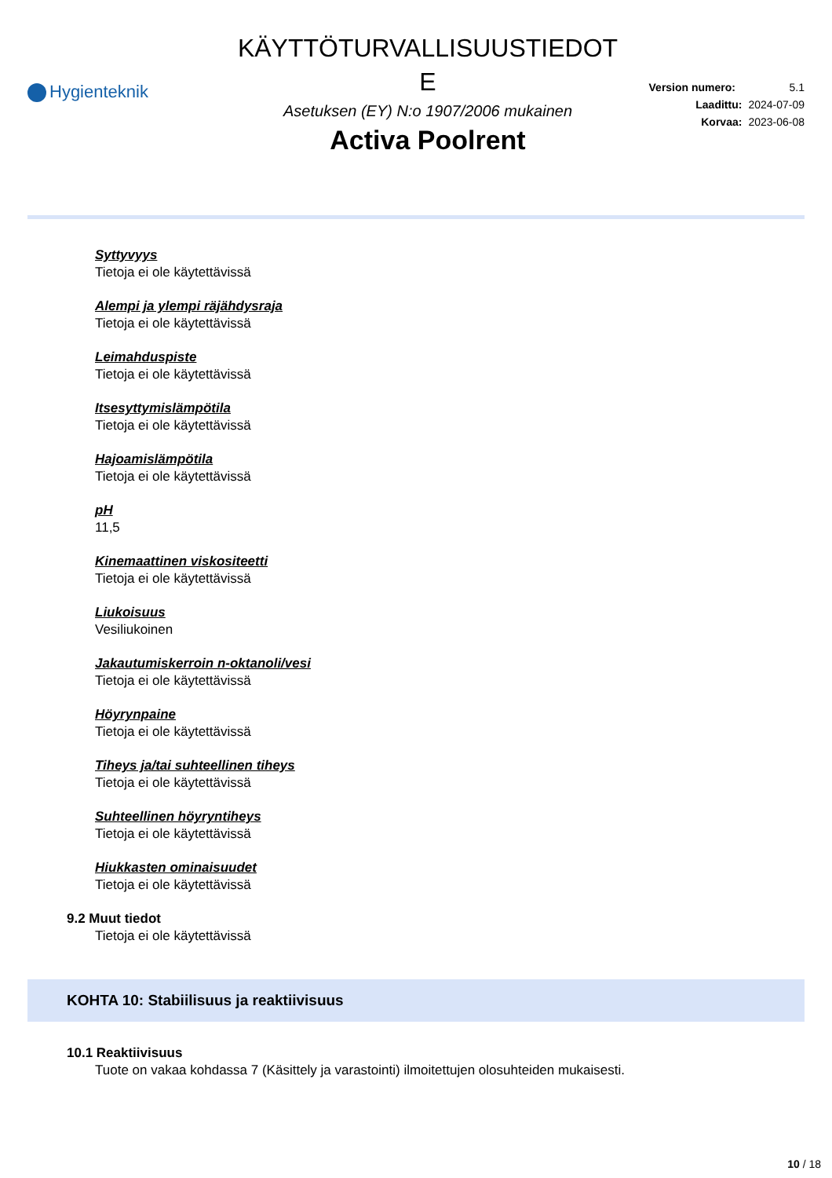Hygienteknik
KÄYTTÖTURVALLISUUSTIEDOT
E
Asetuksen (EY) N:o 1907/2006 mukainen
Activa Poolrent
Version numero: 5.1
Laadittu: 2024-07-09
Korvaa: 2023-06-08
Syttyvyys
Tietoja ei ole käytettävissä
Alempi ja ylempi räjähdysraja
Tietoja ei ole käytettävissä
Leimahduspiste
Tietoja ei ole käytettävissä
Itsesyttymislämpötila
Tietoja ei ole käytettävissä
Hajoamislämpötila
Tietoja ei ole käytettävissä
pH
11,5
Kinemaattinen viskositeetti
Tietoja ei ole käytettävissä
Liukoisuus
Vesiliukoinen
Jakautumiskerroin n-oktanoli/vesi
Tietoja ei ole käytettävissä
Höyrynpaine
Tietoja ei ole käytettävissä
Tiheys ja/tai suhteellinen tiheys
Tietoja ei ole käytettävissä
Suhteellinen höyryntiheys
Tietoja ei ole käytettävissä
Hiukkasten ominaisuudet
Tietoja ei ole käytettävissä
9.2 Muut tiedot
Tietoja ei ole käytettävissä
KOHTA 10: Stabiilisuus ja reaktiivisuus
10.1 Reaktiivisuus
Tuote on vakaa kohdassa 7 (Käsittely ja varastointi) ilmoitettujen olosuhteiden mukaisesti.
10 / 18